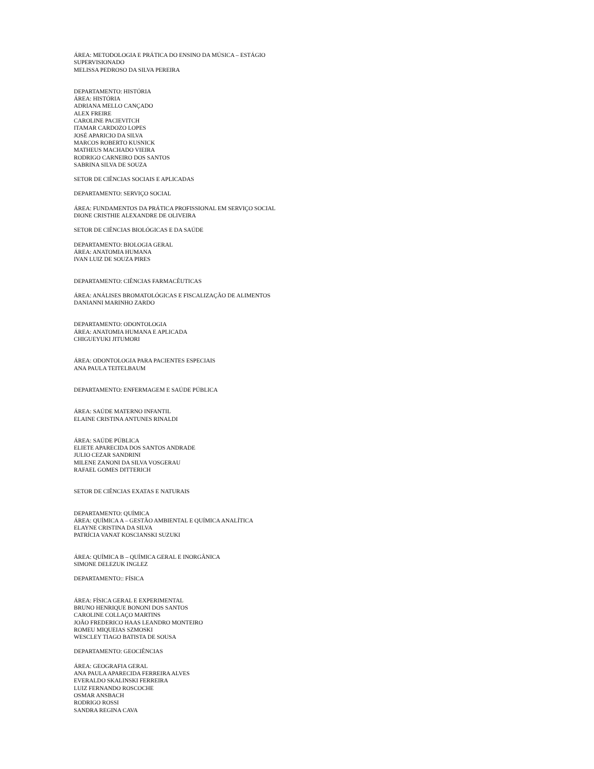ÁREA: METODOLOGIA E PRÁTICA DO ENSINO DA MÚSICA – ESTÁGIO
SUPERVISIONADO
MELISSA PEDROSO DA SILVA PEREIRA
DEPARTAMENTO: HISTÓRIA
ÁREA: HISTÓRIA
ADRIANA MELLO CANÇADO
ALEX FREIRE
CAROLINE PACIEVITCH
ITAMAR CARDOZO LOPES
JOSÉ APARICIO DA SILVA
MARCOS ROBERTO KUSNICK
MATHEUS MACHADO VIEIRA
RODRIGO CARNEIRO DOS SANTOS
SABRINA SILVA DE SOUZA
SETOR DE CIÊNCIAS SOCIAIS E APLICADAS
DEPARTAMENTO: SERVIÇO SOCIAL
ÁREA: FUNDAMENTOS DA PRÁTICA PROFISSIONAL EM SERVIÇO SOCIAL
DIONE CRISTHIE ALEXANDRE DE OLIVEIRA
SETOR DE CIÊNCIAS BIOLÓGICAS E DA SAÚDE
DEPARTAMENTO: BIOLOGIA GERAL
ÁREA: ANATOMIA HUMANA
IVAN LUIZ DE SOUZA PIRES
DEPARTAMENTO: CIÊNCIAS FARMACÊUTICAS
ÁREA: ANÁLISES BROMATOLÓGICAS E FISCALIZAÇÃO DE ALIMENTOS
DANIANNI MARINHO ZARDO
DEPARTAMENTO: ODONTOLOGIA
ÁREA: ANATOMIA HUMANA E APLICADA
CHIGUEYUKI JITUMORI
ÁREA: ODONTOLOGIA PARA PACIENTES ESPECIAIS
ANA PAULA TEITELBAUM
DEPARTAMENTO: ENFERMAGEM E SAÚDE PÚBLICA
ÁREA: SAÚDE MATERNO INFANTIL
ELAINE CRISTINA ANTUNES RINALDI
ÁREA: SAÚDE PÚBLICA
ELIETE APARECIDA DOS SANTOS ANDRADE
JULIO CEZAR SANDRINI
MILENE ZANONI DA SILVA VOSGERAU
RAFAEL GOMES DITTERICH
SETOR DE CIÊNCIAS EXATAS E NATURAIS
DEPARTAMENTO: QUÍMICA
ÁREA: QUÍMICA A – GESTÃO AMBIENTAL E QUÍMICA ANALÍTICA
ELAYNE CRISTINA DA SILVA
PATRÍCIA VANAT KOSCIANSKI SUZUKI
ÁREA: QUÍMICA B – QUÍMICA GERAL E INORGÂNICA
SIMONE DELEZUK INGLEZ
DEPARTAMENTO:: FÍSICA
ÁREA: FÍSICA GERAL E EXPERIMENTAL
BRUNO HENRIQUE BONONI DOS SANTOS
CAROLINE COLLAÇO MARTINS
JOÃO FREDERICO HAAS LEANDRO MONTEIRO
ROMEU MIQUEIAS SZMOSKI
WESCLEY TIAGO BATISTA DE SOUSA
DEPARTAMENTO: GEOCIÊNCIAS
ÁREA: GEOGRAFIA GERAL
ANA PAULA APARECIDA FERREIRA ALVES
EVERALDO SKALINSKI FERREIRA
LUIZ FERNANDO ROSCOCHE
OSMAR ANSBACH
RODRIGO ROSSI
SANDRA REGINA CAVA